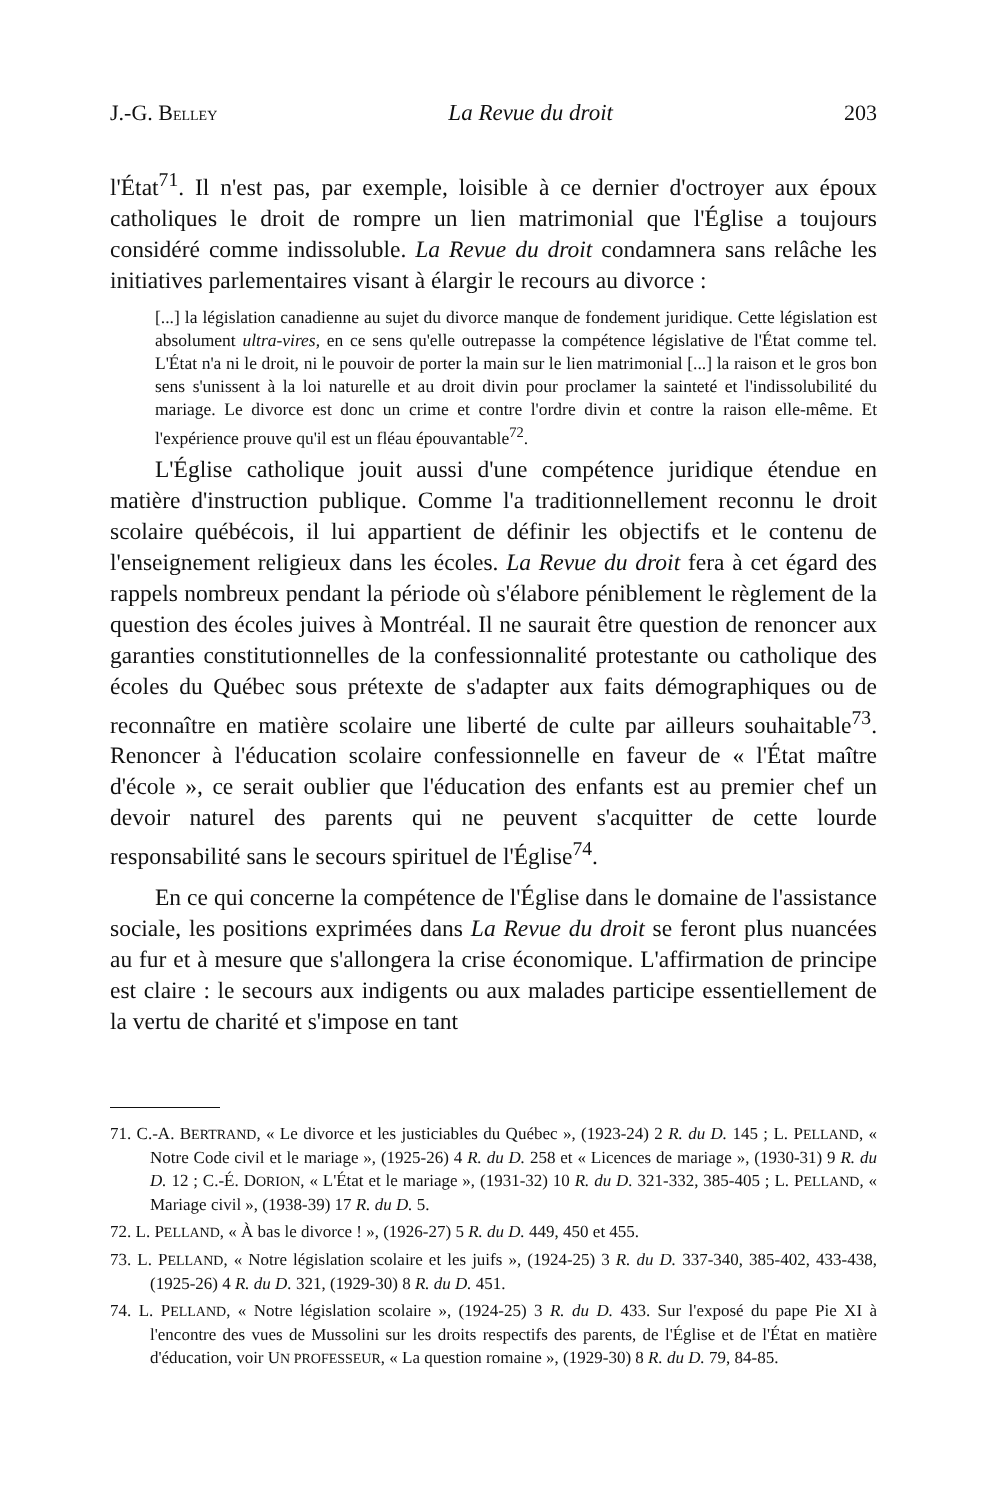J.-G. BELLEY La Revue du droit 203
l'État<sup>71</sup>. Il n'est pas, par exemple, loisible à ce dernier d'octroyer aux époux catholiques le droit de rompre un lien matrimonial que l'Église a toujours considéré comme indissoluble. La Revue du droit condamnera sans relâche les initiatives parlementaires visant à élargir le recours au divorce :
[...] la législation canadienne au sujet du divorce manque de fondement juridique. Cette législation est absolument ultra-vires, en ce sens qu'elle outrepasse la compétence législative de l'État comme tel. L'État n'a ni le droit, ni le pouvoir de porter la main sur le lien matrimonial [...] la raison et le gros bon sens s'unissent à la loi naturelle et au droit divin pour proclamer la sainteté et l'indissolubilité du mariage. Le divorce est donc un crime et contre l'ordre divin et contre la raison elle-même. Et l'expérience prouve qu'il est un fléau épouvantable<sup>72</sup>.
L'Église catholique jouit aussi d'une compétence juridique étendue en matière d'instruction publique. Comme l'a traditionnellement reconnu le droit scolaire québécois, il lui appartient de définir les objectifs et le contenu de l'enseignement religieux dans les écoles. La Revue du droit fera à cet égard des rappels nombreux pendant la période où s'élabore péniblement le règlement de la question des écoles juives à Montréal. Il ne saurait être question de renoncer aux garanties constitutionnelles de la confessionnalité protestante ou catholique des écoles du Québec sous prétexte de s'adapter aux faits démographiques ou de reconnaître en matière scolaire une liberté de culte par ailleurs souhaitable<sup>73</sup>. Renoncer à l'éducation scolaire confessionnelle en faveur de « l'État maître d'école », ce serait oublier que l'éducation des enfants est au premier chef un devoir naturel des parents qui ne peuvent s'acquitter de cette lourde responsabilité sans le secours spirituel de l'Église<sup>74</sup>.
En ce qui concerne la compétence de l'Église dans le domaine de l'assistance sociale, les positions exprimées dans La Revue du droit se feront plus nuancées au fur et à mesure que s'allongera la crise économique. L'affirmation de principe est claire : le secours aux indigents ou aux malades participe essentiellement de la vertu de charité et s'impose en tant
71. C.-A. BERTRAND, « Le divorce et les justiciables du Québec », (1923-24) 2 R. du D. 145 ; L. PELLAND, « Notre Code civil et le mariage », (1925-26) 4 R. du D. 258 et « Licences de mariage », (1930-31) 9 R. du D. 12 ; C.-É. DORION, « L'État et le mariage », (1931-32) 10 R. du D. 321-332, 385-405 ; L. PELLAND, « Mariage civil », (1938-39) 17 R. du D. 5.
72. L. PELLAND, « À bas le divorce ! », (1926-27) 5 R. du D. 449, 450 et 455.
73. L. PELLAND, « Notre législation scolaire et les juifs », (1924-25) 3 R. du D. 337-340, 385-402, 433-438, (1925-26) 4 R. du D. 321, (1929-30) 8 R. du D. 451.
74. L. PELLAND, « Notre législation scolaire », (1924-25) 3 R. du D. 433. Sur l'exposé du pape Pie XI à l'encontre des vues de Mussolini sur les droits respectifs des parents, de l'Église et de l'État en matière d'éducation, voir UN PROFESSEUR, « La question romaine », (1929-30) 8 R. du D. 79, 84-85.